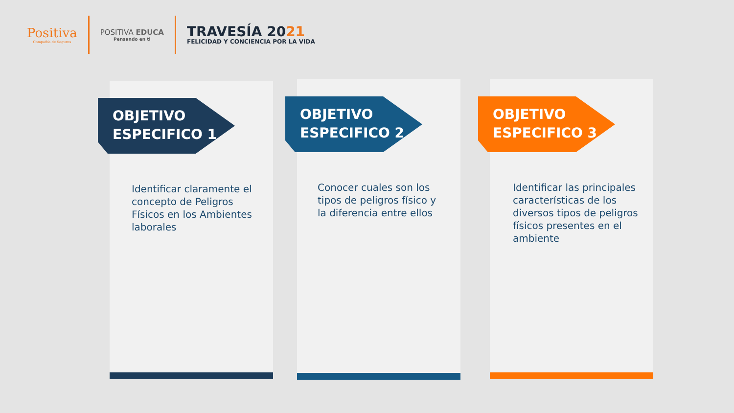Positiva
Compañía de Seguros
POSITIVA EDUCA
Pensando en ti
TRAVESÍA 2021
FELICIDAD Y CONCIENCIA POR LA VIDA
OBJETIVO
ESPECIFICO 1
Identificar claramente el concepto de Peligros Físicos en los Ambientes laborales
OBJETIVO
ESPECIFICO 2
Conocer cuales son los tipos de peligros físico y la diferencia entre ellos
OBJETIVO
ESPECIFICO 3
Identificar las principales características de los diversos tipos de peligros físicos presentes en el ambiente